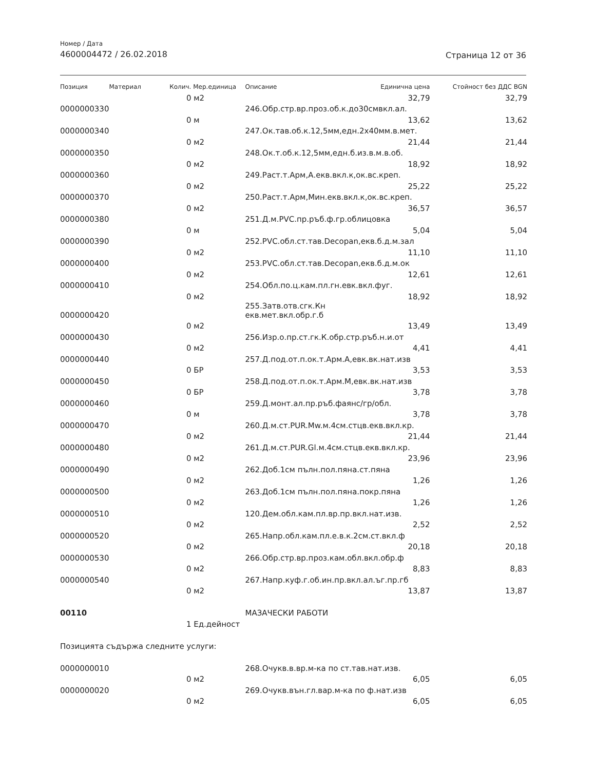Номер / Дата
4600004472 / 26.02.2018
Страница 12 от 36
| Позиция | Материал | Колич. | Мер.единица | Описание | Единична цена | Стойност без ДДС BGN |
| --- | --- | --- | --- | --- | --- | --- |
| | | 0 | м2 | | 32,79 | 32,79 |
| 0000000330 | | | | 246.Обр.стр.вр.проз.об.к.до30смвкл.ал. | | |
| | | 0 | м | | 13,62 | 13,62 |
| 0000000340 | | | | 247.Ок.тав.об.к.12,5мм,едн.2х40мм.в.мет. | | |
| | | 0 | м2 | | 21,44 | 21,44 |
| 0000000350 | | | | 248.Ок.т.об.к.12,5мм,едн.б.из.в.м.в.об. | | |
| | | 0 | м2 | | 18,92 | 18,92 |
| 0000000360 | | | | 249.Раст.т.Арм,А.екв.вкл.к,ок.вс.креп. | | |
| | | 0 | м2 | | 25,22 | 25,22 |
| 0000000370 | | | | 250.Раст.т.Арм,Мин.екв.вкл.к,ок.вс.креп. | | |
| | | 0 | м2 | | 36,57 | 36,57 |
| 0000000380 | | | | 251.Д.м.PVC.пр.ръб.ф.гр.облицовка | | |
| | | 0 | м | | 5,04 | 5,04 |
| 0000000390 | | | | 252.PVC.обл.ст.тав.Decopan,екв.б.д.м.зал | | |
| | | 0 | м2 | | 11,10 | 11,10 |
| 0000000400 | | | | 253.PVC.обл.ст.тав.Decopan,екв.б.д.м.ок | | |
| | | 0 | м2 | | 12,61 | 12,61 |
| 0000000410 | | | | 254.Обл.по.ц.кам.пл.гн.евк.вкл.фуг. | | |
| | | 0 | м2 | | 18,92 | 18,92 |
| 0000000420 | | | | 255.Затв.отв.сгк.Кн екв.мет.вкл.обр.г.б | | |
| | | 0 | м2 | | 13,49 | 13,49 |
| 0000000430 | | | | 256.Изр.о.пр.ст.гк.К.обр.стр.ръб.н.и.от | | |
| | | 0 | м2 | | 4,41 | 4,41 |
| 0000000440 | | | | 257.Д.под.от.п.ок.т.Арм.А,евк.вк.нат.изв | | |
| | | 0 | БР | | 3,53 | 3,53 |
| 0000000450 | | | | 258.Д.под.от.п.ок.т.Арм.М,евк.вк.нат.изв | | |
| | | 0 | БР | | 3,78 | 3,78 |
| 0000000460 | | | | 259.Д.монт.ал.пр.ръб.фаянс/гр/обл. | | |
| | | 0 | м | | 3,78 | 3,78 |
| 0000000470 | | | | 260.Д.м.ст.PUR.Mw.м.4см.стцв.екв.вкл.кр. | | |
| | | 0 | м2 | | 21,44 | 21,44 |
| 0000000480 | | | | 261.Д.м.ст.PUR.Gl.м.4см.стцв.екв.вкл.кр. | | |
| | | 0 | м2 | | 23,96 | 23,96 |
| 0000000490 | | | | 262.Доб.1см пълн.пол.пяна.ст.пяна | | |
| | | 0 | м2 | | 1,26 | 1,26 |
| 0000000500 | | | | 263.Доб.1см пълн.пол.пяна.покр.пяна | | |
| | | 0 | м2 | | 1,26 | 1,26 |
| 0000000510 | | | | 120.Дем.обл.кам.пл.вр.пр.вкл.нат.изв. | | |
| | | 0 | м2 | | 2,52 | 2,52 |
| 0000000520 | | | | 265.Напр.обл.кам.пл.е.в.к.2см.ст.вкл.ф | | |
| | | 0 | м2 | | 20,18 | 20,18 |
| 0000000530 | | | | 266.Обр.стр.вр.проз.кам.обл.вкл.обр.ф | | |
| | | 0 | м2 | | 8,83 | 8,83 |
| 0000000540 | | | | 267.Напр.куф.г.об.ин.пр.вкл.ал.ъг.пр.гб | | |
| | | 0 | м2 | | 13,87 | 13,87 |
| 00110 | | | | МАЗАЧЕСКИ РАБОТИ | | |
| | | 1 | Ед.дейност | | | |
| Позицията съдържа следните услуги: | | | | | | |
| 0000000010 | | | | 268.Очукв.в.вр.м-ка по ст.тав.нат.изв. | | |
| | | 0 | м2 | | 6,05 | 6,05 |
| 0000000020 | | | | 269.Очукв.вън.гл.вар.м-ка по ф.нат.изв | | |
| | | 0 | м2 | | 6,05 | 6,05 |